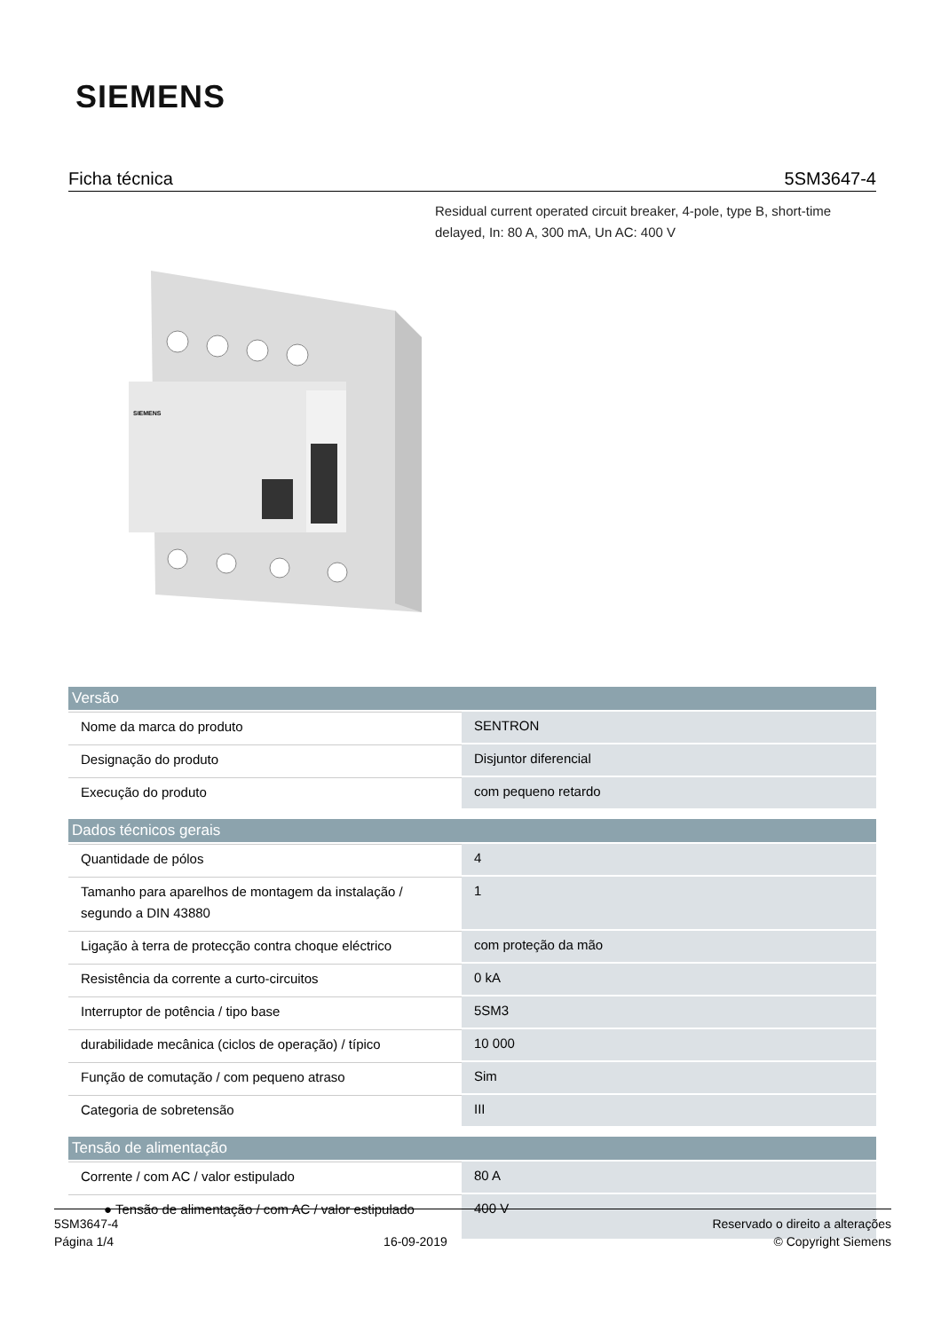SIEMENS
Ficha técnica 5SM3647-4
Residual current operated circuit breaker, 4-pole, type B, short-time delayed, In: 80 A, 300 mA, Un AC: 400 V
SIEMENS
| Versão | |
| --- | --- |
| Nome da marca do produto | SENTRON |
| Designação do produto | Disjuntor diferencial |
| Execução do produto | com pequeno retardo |
| Dados técnicos gerais | |
| Quantidade de pólos | 4 |
| Tamanho para aparelhos de montagem da instalação / segundo a DIN 43880 | 1 |
| Ligação à terra de protecção contra choque eléctrico | com proteção da mão |
| Resistência da corrente a curto-circuitos | 0 kA |
| Interruptor de potência / tipo base | 5SM3 |
| durabilidade mecânica (ciclos de operação) / típico | 10 000 |
| Função de comutação / com pequeno atraso | Sim |
| Categoria de sobretensão | III |
| Tensão de alimentação | |
| Corrente / com AC / valor estipulado | 80 A |
| ● Tensão de alimentação / com AC / valor estipulado | 400 V |
5SM3647-4
Página 1/4
16-09-2019
Reservado o direito a alterações
© Copyright Siemens